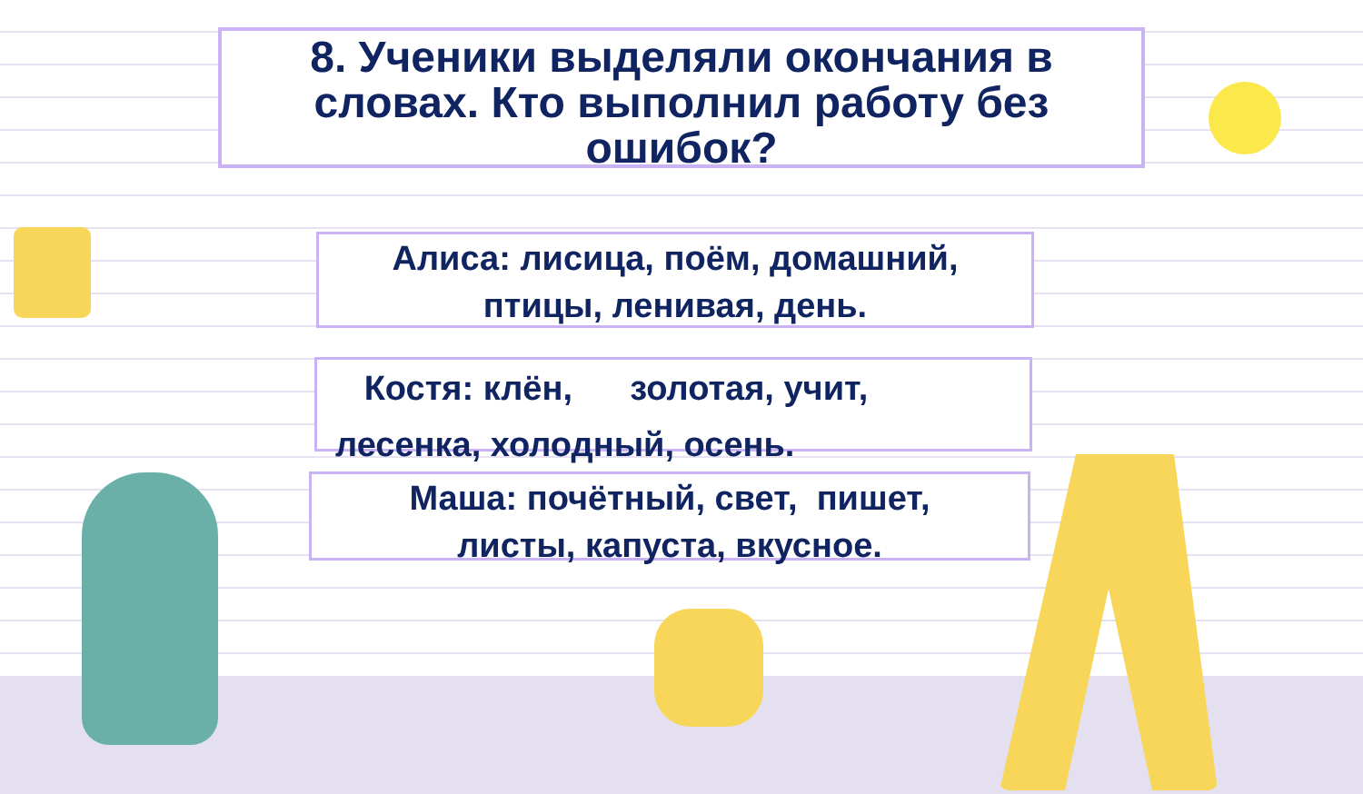8. Ученики выделяли окончания в словах. Кто выполнил работу без ошибок?
Алиса: лисица, поём, домашний,
птицы, ленивая, день.
Костя: клён, золотая, учит,
лесенка, холодный, осень.
Маша: почётный, свет, пишет,
листы, капуста, вкусное.